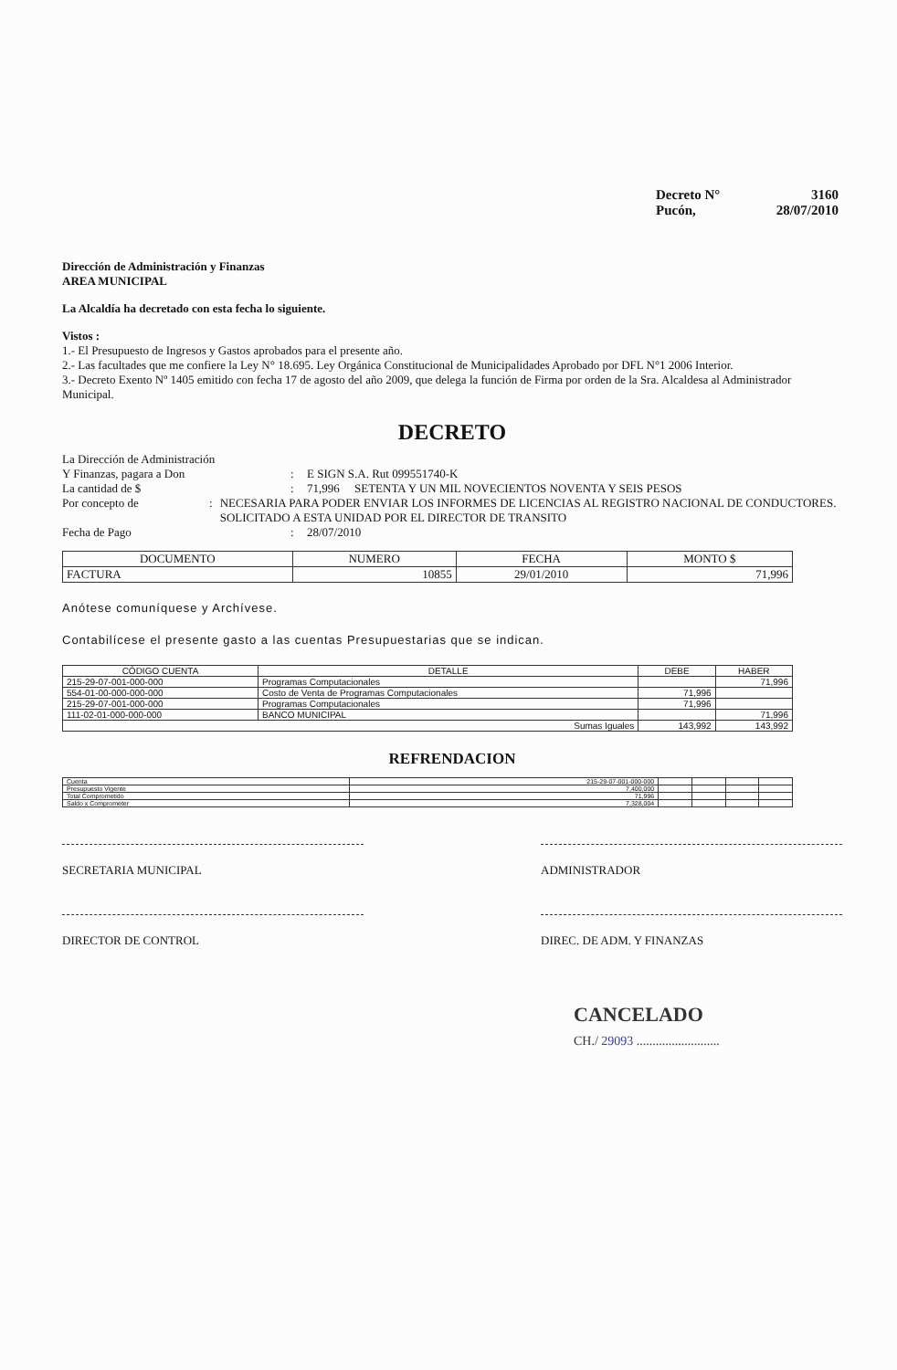Decreto N° 3160
Pucón, 28/07/2010
Dirección de Administración y Finanzas
AREA MUNICIPAL
La Alcaldía ha decretado con esta fecha lo siguiente.
Vistos :
1.- El Presupuesto de Ingresos y Gastos aprobados para el presente año.
2.- Las facultades que me confiere la Ley N° 18.695. Ley Orgánica Constitucional de Municipalidades Aprobado por DFL N°1 2006 Interior.
3.- Decreto Exento Nº 1405 emitido con fecha 17 de agosto del año 2009, que delega la función de Firma por orden de la Sra. Alcaldesa al Administrador Municipal.
DECRETO
La Dirección de Administración
Y Finanzas, pagara a Don
:
E SIGN S.A. Rut 099551740-K
La cantidad de $ : 71,996 SETENTA Y UN MIL NOVECIENTOS NOVENTA Y SEIS PESOS
Por concepto de : NECESARIA PARA PODER ENVIAR LOS INFORMES DE LICENCIAS AL REGISTRO NACIONAL DE CONDUCTORES. SOLICITADO A ESTA UNIDAD POR EL DIRECTOR DE TRANSITO
Fecha de Pago : 28/07/2010
| DOCUMENTO | NUMERO | FECHA | MONTO $ |
| --- | --- | --- | --- |
| FACTURA | 10855 | 29/01/2010 | 71,996 |
Anótese comuníquese y Archívese.
Contabilícese el presente gasto a las cuentas Presupuestarias que se indican.
| CÓDIGO CUENTA | DETALLE | DEBE | HABER |
| --- | --- | --- | --- |
| 215-29-07-001-000-000 | Programas Computacionales | | 71,996 |
| 554-01-00-000-000-000 | Costo de Venta de Programas Computacionales | 71,996 | |
| 215-29-07-001-000-000 | Programas Computacionales | 71,996 | |
| 111-02-01-000-000-000 | BANCO MUNICIPAL | | 71,996 |
| Sumas Iguales | | 143,992 | 143,992 |
REFRENDACION
| Cuenta | 215-29-07-001-000-000 | | | | |
| Presupuesto Vigente | 7,400,000 | | | | |
| Total Comprometido | 71,996 | | | | |
| Saldo x Comprometer | 7,328,004 | | | | |
SECRETARIA MUNICIPAL ADMINISTRADOR
DIRECTOR DE CONTROL DIREC. DE ADM. Y FINANZAS
CANCELADO
CH./ 29093 ..........................